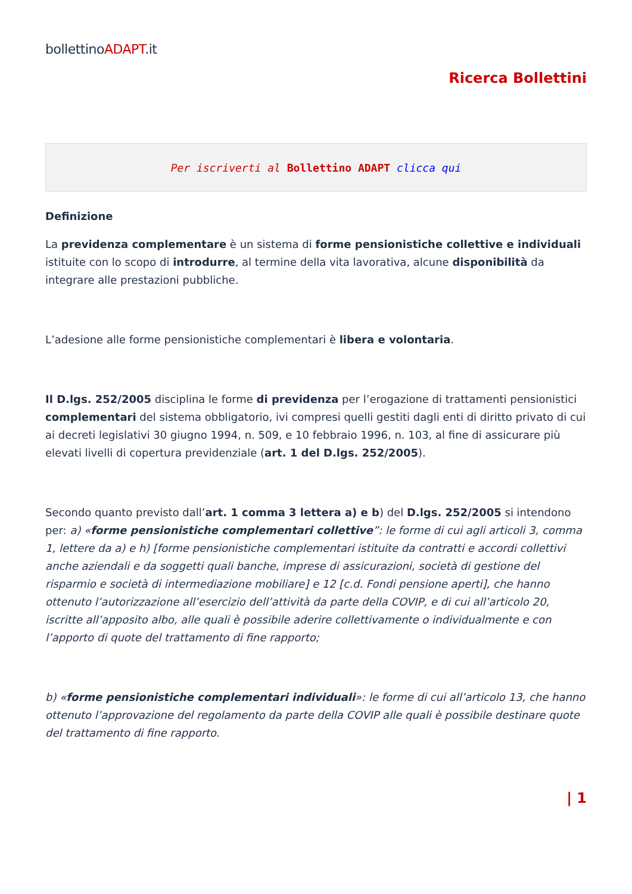bollettinoADAPT.it
Ricerca Bollettini
Per iscriverti al Bollettino ADAPT clicca qui
Definizione
La previdenza complementare è un sistema di forme pensionistiche collettive e individuali istituite con lo scopo di introdurre, al termine della vita lavorativa, alcune disponibilità da integrare alle prestazioni pubbliche.
L’adesione alle forme pensionistiche complementari è libera e volontaria.
Il D.lgs. 252/2005 disciplina le forme di previdenza per l’erogazione di trattamenti pensionistici complementari del sistema obbligatorio, ivi compresi quelli gestiti dagli enti di diritto privato di cui ai decreti legislativi 30 giugno 1994, n. 509, e 10 febbraio 1996, n. 103, al fine di assicurare più elevati livelli di copertura previdenziale (art. 1 del D.lgs. 252/2005).
Secondo quanto previsto dall’art. 1 comma 3 lettera a) e b) del D.lgs. 252/2005 si intendono per: a) «forme pensionistiche complementari collettive”: le forme di cui agli articoli 3, comma 1, lettere da a) e h) [forme pensionistiche complementari istituite da contratti e accordi collettivi anche aziendali e da soggetti quali banche, imprese di assicurazioni, società di gestione del risparmio e società di intermediazione mobiliare] e 12 [c.d. Fondi pensione aperti], che hanno ottenuto l’autorizzazione all’esercizio dell’attività da parte della COVIP, e di cui all’articolo 20, iscritte all’apposito albo, alle quali è possibile aderire collettivamente o individualmente e con l’apporto di quote del trattamento di fine rapporto;
b) «forme pensionistiche complementari individuali»: le forme di cui all’articolo 13, che hanno ottenuto l’approvazione del regolamento da parte della COVIP alle quali è possibile destinare quote del trattamento di fine rapporto.
| 1